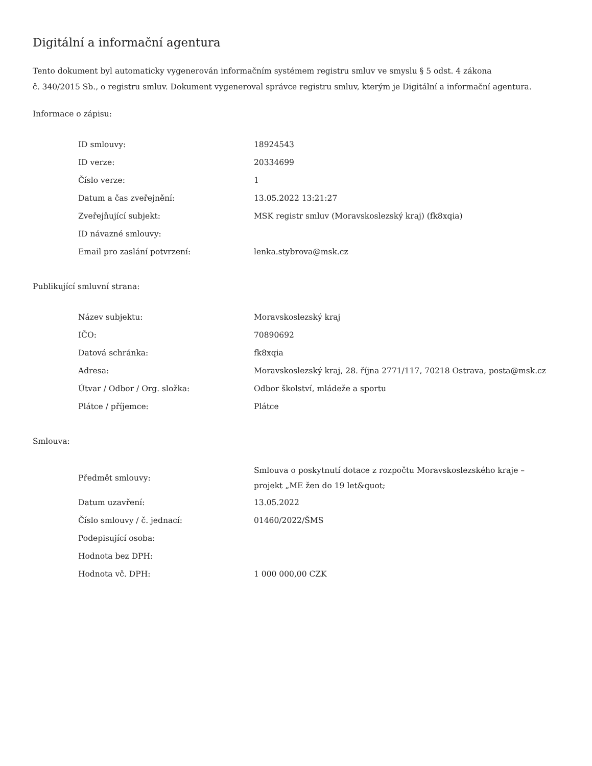Digitální a informační agentura
Tento dokument byl automaticky vygenerován informačním systémem registru smluv ve smyslu § 5 odst. 4 zákona
č. 340/2015 Sb., o registru smluv. Dokument vygeneroval správce registru smluv, kterým je Digitální a informační agentura.
Informace o zápisu:
| ID smlouvy: | 18924543 |
| ID verze: | 20334699 |
| Číslo verze: | 1 |
| Datum a čas zveřejnění: | 13.05.2022 13:21:27 |
| Zveřejňující subjekt: | MSK registr smluv (Moravskoslezský kraj) (fk8xqia) |
| ID návazné smlouvy: | |
| Email pro zaslání potvrzení: | lenka.stybrova@msk.cz |
Publikující smluvní strana:
| Název subjektu: | Moravskoslezský kraj |
| IČO: | 70890692 |
| Datová schránka: | fk8xqia |
| Adresa: | Moravskoslezský kraj, 28. října 2771/117, 70218 Ostrava, posta@msk.cz |
| Útvar / Odbor / Org. složka: | Odbor školství, mládeže a sportu |
| Plátce / příjemce: | Plátce |
Smlouva:
| Předmět smlouvy: | Smlouva o poskytnutí dotace z rozpočtu Moravskoslezského kraje – projekt „ME žen do 19 let&quot; |
| Datum uzavření: | 13.05.2022 |
| Číslo smlouvy / č. jednací: | 01460/2022/ŠMS |
| Podepisující osoba: | |
| Hodnota bez DPH: | |
| Hodnota vč. DPH: | 1 000 000,00 CZK |